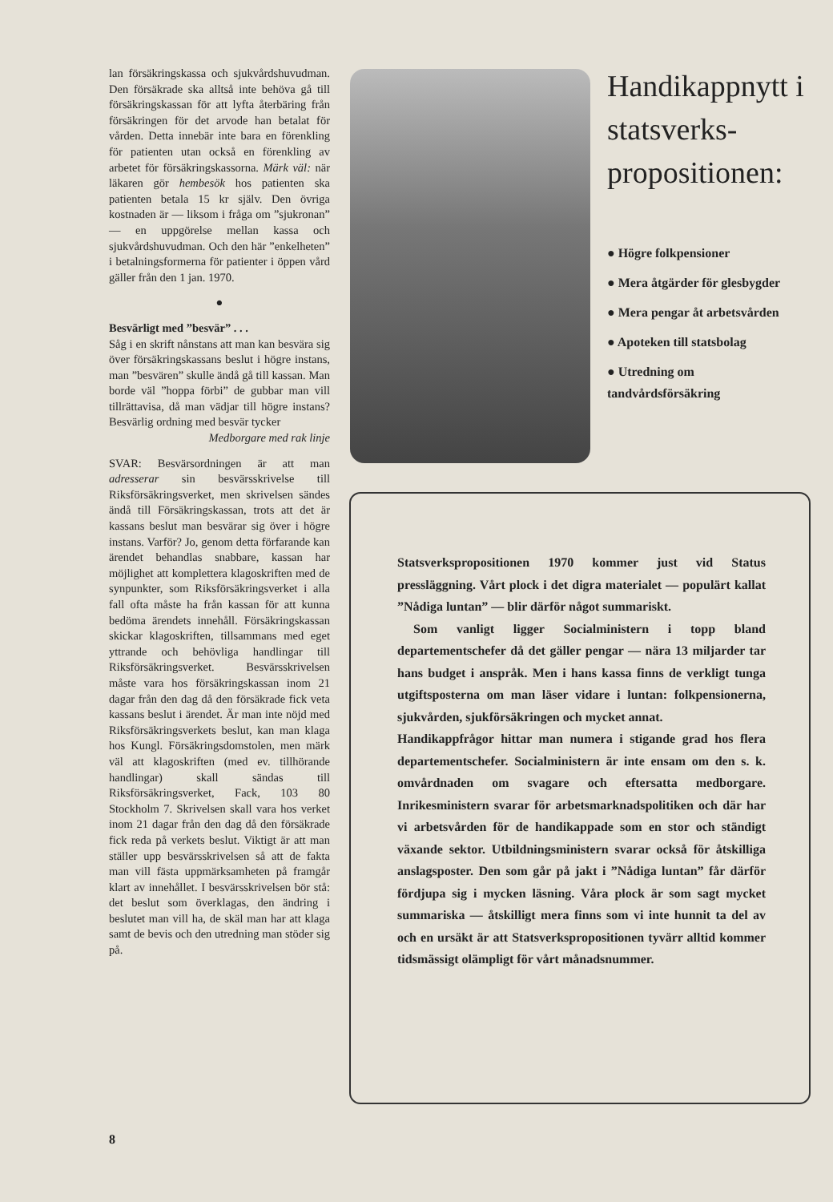lan försäkringskassa och sjukvårdshuvudman. Den försäkrade ska alltså inte behöva gå till försäkringskassan för att lyfta återbäring från försäkringen för det arvode han betalat för vården. Detta innebär inte bara en förenkling för patienten utan också en förenkling av arbetet för försäkringskassorna. Märk väl: när läkaren gör hembesök hos patienten ska patienten betala 15 kr själv. Den övriga kostnaden är — liksom i fråga om ”sjukronan” — en uppgörelse mellan kassa och sjukvårdshuvudman. Och den här ”enkelheten” i betalningsformerna för patienter i öppen vård gäller från den 1 jan. 1970.
●
Besvärligt med ”besvär” . . .
Såg i en skrift nånstans att man kan besvära sig över försäkringskassans beslut i högre instans, man ”besvären” skulle ändå gå till kassan. Man borde väl ”hoppa förbi” de gubbar man vill tillrättavisa, då man vädjar till högre instans? Besvärlig ordning med besvär tycker
Medborgare med rak linje
SVAR: Besvärsordningen är att man adresserar sin besvärsskrivelse till Riksförsäkringsverket, men skrivelsen sändes ändå till Försäkringskassan, trots att det är kassans beslut man besvärar sig över i högre instans. Varför? Jo, genom detta förfarande kan ärendet behandlas snabbare, kassan har möjlighet att komplettera klagoskriften med de synpunkter, som Riksförsäkringsverket i alla fall ofta måste ha från kassan för att kunna bedöma ärendets innehåll. Försäkringskassan skickar klagoskriften, tillsammans med eget yttrande och behövliga handlingar till Riksförsäkringsverket. Besvärsskrivelsen måste vara hos försäkringskassan inom 21 dagar från den dag då den försäkrade fick veta kassans beslut i ärendet. Är man inte nöjd med Riksförsäkringsverkets beslut, kan man klaga hos Kungl. Försäkringsdomstolen, men märk väl att klagoskriften (med ev. tillhörande handlingar) skall sändas till Riksförsäkringsverket, Fack, 103 80 Stockholm 7. Skrivelsen skall vara hos verket inom 21 dagar från den dag då den försäkrade fick reda på verkets beslut. Viktigt är att man ställer upp besvärsskrivelsen så att de fakta man vill fästa uppmärksamheten på framgår klart av innehållet. I besvärsskrivelsen bör stå: det beslut som överklagas, den ändring i beslutet man vill ha, de skäl man har att klaga samt de bevis och den utredning man stöder sig på.
Handikappnytt i statsverks-propositionen:
● Högre folkpensioner
● Mera åtgärder för glesbygder
● Mera pengar åt arbetsvården
● Apoteken till statsbolag
● Utredning om tandvårdsförsäkring
Statsverkspropositionen 1970 kommer just vid Status pressläggning. Vårt plock i det digra materialet — populärt kallat ”Nådiga luntan” — blir därför något summariskt.
Som vanligt ligger Socialministern i topp bland departementschefer då det gäller pengar — nära 13 miljarder tar hans budget i anspråk. Men i hans kassa finns de verkligt tunga utgiftsposterna om man läser vidare i luntan: folkpensionerna, sjukvården, sjukförsäkringen och mycket annat.
Handikappfrågor hittar man numera i stigande grad hos flera departementschefer. Socialministern är inte ensam om den s. k. omvårdnaden om svagare och eftersatta medborgare. Inrikesministern svarar för arbetsmarknadspolitiken och där har vi arbetsvården för de handikappade som en stor och ständigt växande sektor. Utbildningsministern svarar också för åtskilliga anslagsposter. Den som går på jakt i ”Nådiga luntan” får därför fördjupa sig i mycken läsning. Våra plock är som sagt mycket summariska — åtskilligt mera finns som vi inte hunnit ta del av och en ursäkt är att Statsverkspropositionen tyvärr alltid kommer tidsmässigt olämpligt för vårt månadsnummer.
8